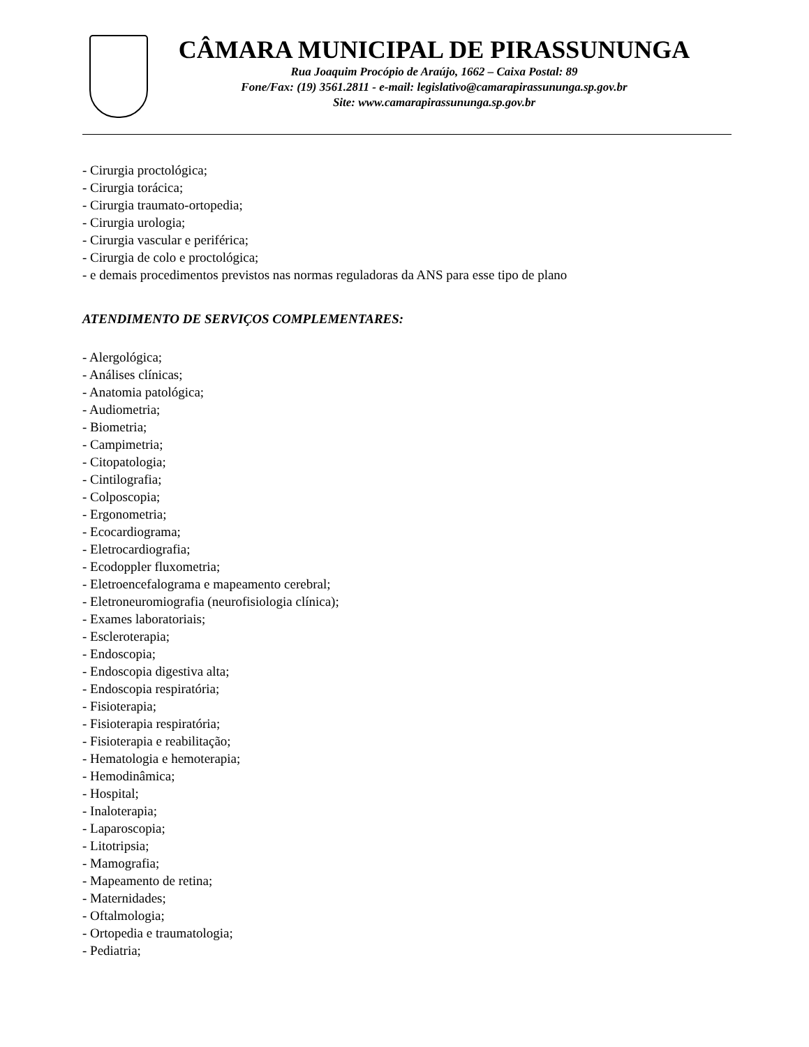CÂMARA MUNICIPAL DE PIRASSUNUNGA
Rua Joaquim Procópio de Araújo, 1662 – Caixa Postal: 89
Fone/Fax: (19) 3561.2811 - e-mail: legislativo@camarapirassununga.sp.gov.br
Site: www.camarapirassununga.sp.gov.br
- Cirurgia proctológica;
- Cirurgia torácica;
- Cirurgia traumato-ortopedia;
- Cirurgia urologia;
- Cirurgia vascular e periférica;
- Cirurgia de colo e proctológica;
- e demais procedimentos previstos nas normas reguladoras da ANS para esse tipo de plano
ATENDIMENTO DE SERVIÇOS COMPLEMENTARES:
- Alergológica;
- Análises clínicas;
- Anatomia patológica;
- Audiometria;
- Biometria;
- Campimetria;
- Citopatologia;
- Cintilografia;
- Colposcopia;
- Ergonometria;
- Ecocardiograma;
- Eletrocardiografia;
- Ecodoppler fluxometria;
- Eletroencefalograma e mapeamento cerebral;
- Eletroneuromiografia (neurofisiologia clínica);
- Exames laboratoriais;
- Escleroterapia;
- Endoscopia;
- Endoscopia digestiva alta;
- Endoscopia respiratória;
- Fisioterapia;
- Fisioterapia respiratória;
- Fisioterapia e reabilitação;
- Hematologia e hemoterapia;
- Hemodinâmica;
- Hospital;
- Inaloterapia;
- Laparoscopia;
- Litotripsia;
- Mamografia;
- Mapeamento de retina;
- Maternidades;
- Oftalmologia;
- Ortopedia e traumatologia;
- Pediatria;